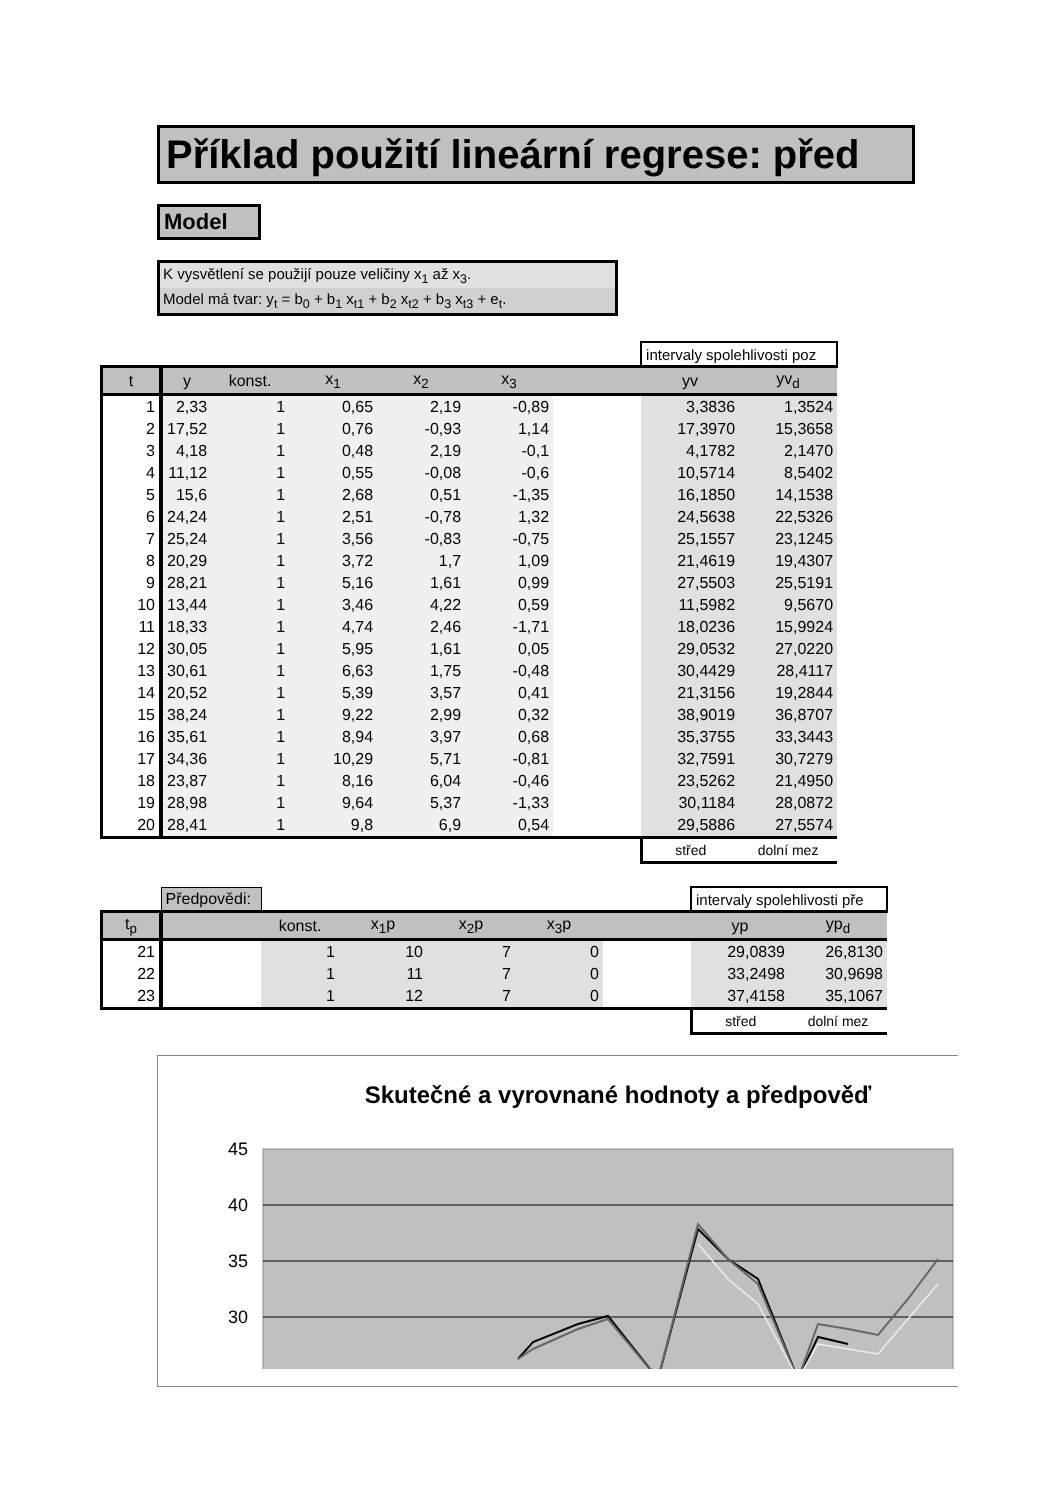Příklad použití lineární regrese: před
Model
K vysvětlení se použijí pouze veličiny x<sub>1</sub> až x<sub>3</sub>.
Model má tvar: y<sub>t</sub> = b<sub>0</sub> + b<sub>1</sub> x<sub>t1</sub> + b<sub>2</sub> x<sub>t2</sub> + b<sub>3</sub> x<sub>t3</sub> + e<sub>t</sub>.
| | | | | | | | intervaly spolehlivosti poz | |
| t | y | konst. | x<sub>1</sub> | x<sub>2</sub> | x<sub>3</sub> | | yv | yv<sub>d</sub> |
| 1 | 2,33 | 1 | 0,65 | 2,19 | -0,89 | | 3,3836 | 1,3524 |
| 2 | 17,52 | 1 | 0,76 | -0,93 | 1,14 | | 17,3970 | 15,3658 |
| 3 | 4,18 | 1 | 0,48 | 2,19 | -0,1 | | 4,1782 | 2,1470 |
| 4 | 11,12 | 1 | 0,55 | -0,08 | -0,6 | | 10,5714 | 8,5402 |
| 5 | 15,6 | 1 | 2,68 | 0,51 | -1,35 | | 16,1850 | 14,1538 |
| 6 | 24,24 | 1 | 2,51 | -0,78 | 1,32 | | 24,5638 | 22,5326 |
| 7 | 25,24 | 1 | 3,56 | -0,83 | -0,75 | | 25,1557 | 23,1245 |
| 8 | 20,29 | 1 | 3,72 | 1,7 | 1,09 | | 21,4619 | 19,4307 |
| 9 | 28,21 | 1 | 5,16 | 1,61 | 0,99 | | 27,5503 | 25,5191 |
| 10 | 13,44 | 1 | 3,46 | 4,22 | 0,59 | | 11,5982 | 9,5670 |
| 11 | 18,33 | 1 | 4,74 | 2,46 | -1,71 | | 18,0236 | 15,9924 |
| 12 | 30,05 | 1 | 5,95 | 1,61 | 0,05 | | 29,0532 | 27,0220 |
| 13 | 30,61 | 1 | 6,63 | 1,75 | -0,48 | | 30,4429 | 28,4117 |
| 14 | 20,52 | 1 | 5,39 | 3,57 | 0,41 | | 21,3156 | 19,2844 |
| 15 | 38,24 | 1 | 9,22 | 2,99 | 0,32 | | 38,9019 | 36,8707 |
| 16 | 35,61 | 1 | 8,94 | 3,97 | 0,68 | | 35,3755 | 33,3443 |
| 17 | 34,36 | 1 | 10,29 | 5,71 | -0,81 | | 32,7591 | 30,7279 |
| 18 | 23,87 | 1 | 8,16 | 6,04 | -0,46 | | 23,5262 | 21,4950 |
| 19 | 28,98 | 1 | 9,64 | 5,37 | -1,33 | | 30,1184 | 28,0872 |
| 20 | 28,41 | 1 | 9,8 | 6,9 | 0,54 | | 29,5886 | 27,5574 |
| | | | | | | | střed | dolní mez |
| | Předpovědi: | | | | | | intervaly spolehlivosti pře | |
| t<sub>p</sub> | | konst. | x<sub>1</sub>p | x<sub>2</sub>p | x<sub>3</sub>p | | yp | yp<sub>d</sub> |
| 21 | | 1 | 10 | 7 | 0 | | 29,0839 | 26,8130 |
| 22 | | 1 | 11 | 7 | 0 | | 33,2498 | 30,9698 |
| 23 | | 1 | 12 | 7 | 0 | | 37,4158 | 35,1067 |
| | | | | | | | střed | dolní mez |
Skutečné a vyrovnané hodnoty a předpověď
45
40
35
30